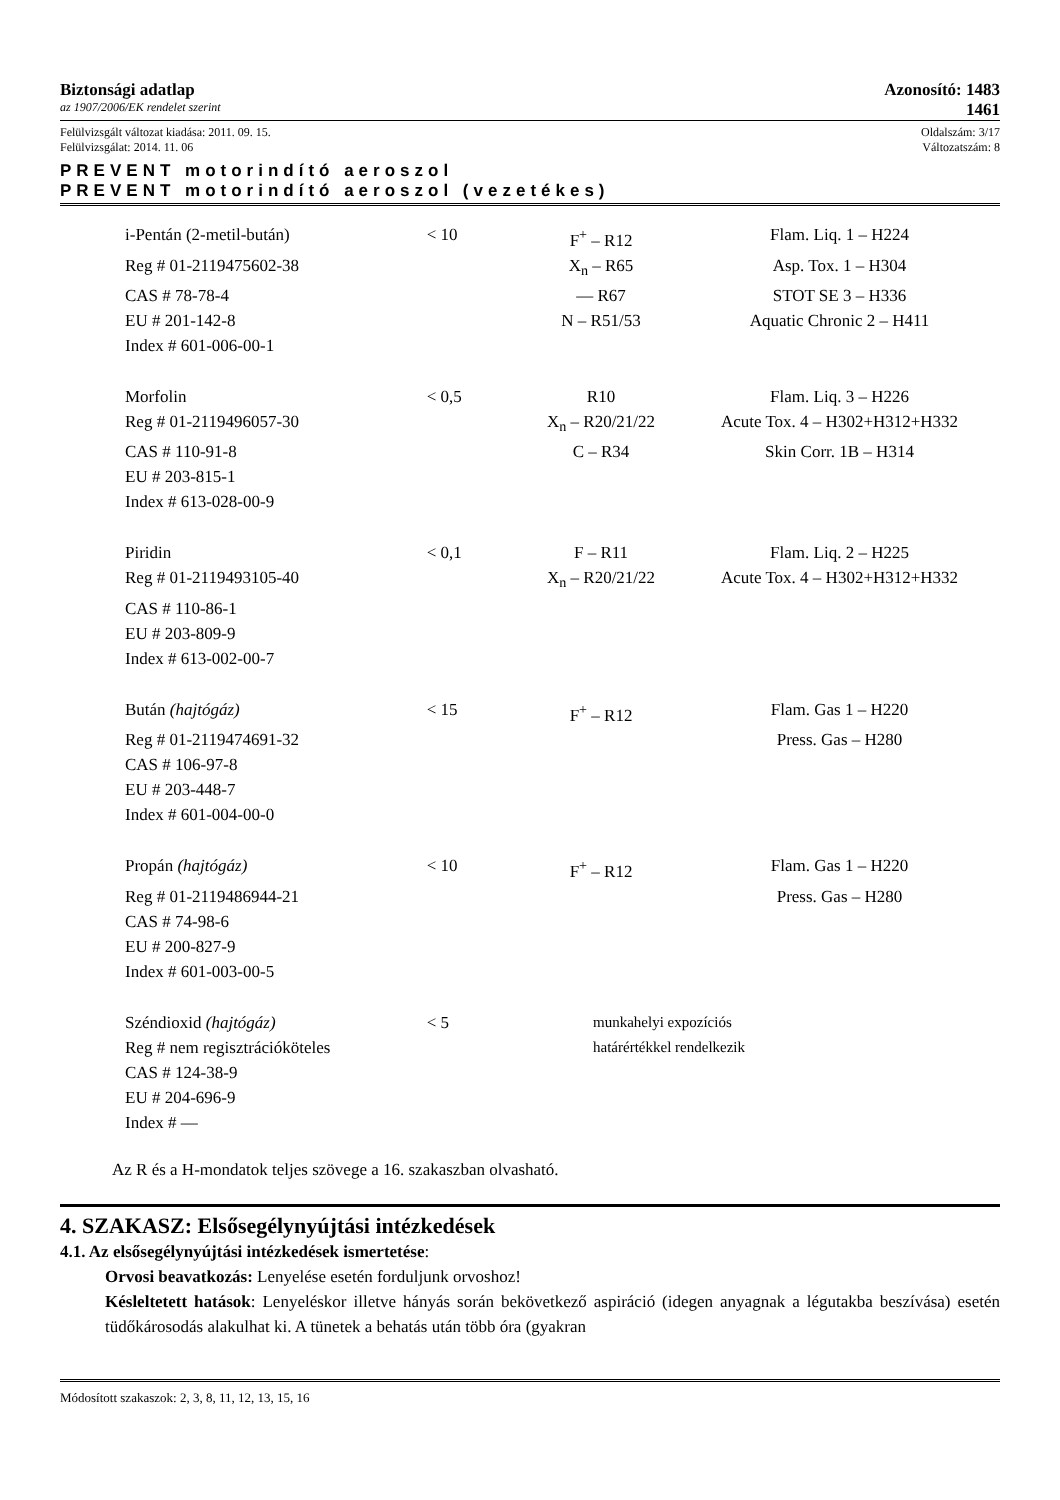Biztonsági adatlap Azonosító: 1483
az 1907/2006/EK rendelet szerint 1461
Felülvizsgált változat kiadása: 2011. 09. 15. Oldalszám: 3/17
Felülvizsgálat: 2014. 11. 06 Változatszám: 8
PREVENT motorindító aeroszol
PREVENT motorindító aeroszol (vezetékes)
| i-Pentán (2-metil-bután) | < 10 | F<sup>+</sup> – R12 | Flam. Liq. 1 – H224 |
| Reg # 01-2119475602-38 | | X<sub>n</sub> – R65 | Asp. Tox. 1 – H304 |
| CAS # 78-78-4 | | — R67 | STOT SE 3 – H336 |
| EU # 201-142-8 | | N – R51/53 | Aquatic Chronic 2 – H411 |
| Index # 601-006-00-1 | | | |
| Morfolin | < 0,5 | R10 | Flam. Liq. 3 – H226 |
| Reg # 01-2119496057-30 | | X<sub>n</sub> – R20/21/22 | Acute Tox. 4 – H302+H312+H332 |
| CAS # 110-91-8 | | C – R34 | Skin Corr. 1B – H314 |
| EU # 203-815-1 | | | |
| Index # 613-028-00-9 | | | |
| Piridin | < 0,1 | F – R11 | Flam. Liq. 2 – H225 |
| Reg # 01-2119493105-40 | | X<sub>n</sub> – R20/21/22 | Acute Tox. 4 – H302+H312+H332 |
| CAS # 110-86-1 | | | |
| EU # 203-809-9 | | | |
| Index # 613-002-00-7 | | | |
| Bután (hajtógáz) | < 15 | F<sup>+</sup> – R12 | Flam. Gas 1 – H220 |
| Reg # 01-2119474691-32 | | | Press. Gas – H280 |
| CAS # 106-97-8 | | | |
| EU # 203-448-7 | | | |
| Index # 601-004-00-0 | | | |
| Propán (hajtógáz) | < 10 | F<sup>+</sup> – R12 | Flam. Gas 1 – H220 |
| Reg # 01-2119486944-21 | | | Press. Gas – H280 |
| CAS # 74-98-6 | | | |
| EU # 200-827-9 | | | |
| Index # 601-003-00-5 | | | |
| Széndioxid (hajtógáz) | < 5 | munkahelyi expozíciós határértékkel rendelkezik | |
| Reg # nem regisztrációköteles | | | |
| CAS # 124-38-9 | | | |
| EU # 204-696-9 | | | |
| Index # — | | | |
Az R és a H-mondatok teljes szövege a 16. szakaszban olvasható.
4. SZAKASZ: Elsősegélynyújtási intézkedések
4.1. Az elsősegélynyújtási intézkedések ismertetése:
Orvosi beavatkozás: Lenyelése esetén forduljunk orvoshoz!
Késleltetett hatások: Lenyeléskor illetve hányás során bekövetkező aspiráció (idegen anyagnak a légutakba beszívása) esetén tüdőkárosodás alakulhat ki. A tünetek a behatás után több óra (gyakran
Módosított szakaszok: 2, 3, 8, 11, 12, 13, 15, 16